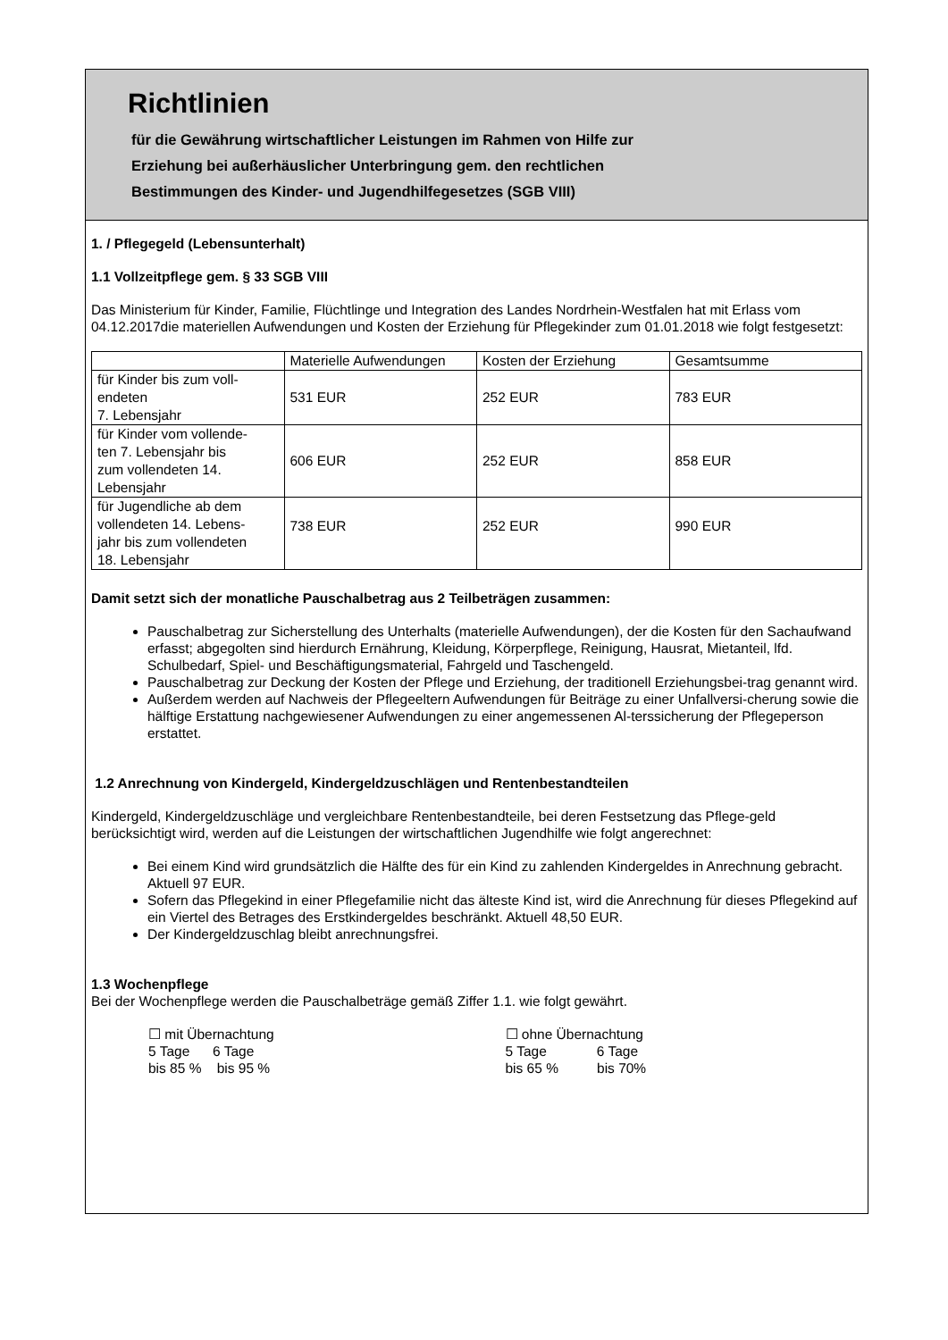Richtlinien
für die Gewährung wirtschaftlicher Leistungen im Rahmen von Hilfe zur
Erziehung bei außerhäuslicher Unterbringung gem. den rechtlichen
Bestimmungen des Kinder- und Jugendhilfegesetzes (SGB VIII)
1. / Pflegegeld (Lebensunterhalt)
1.1 Vollzeitpflege gem. § 33 SGB VIII
Das Ministerium für Kinder, Familie, Flüchtlinge und Integration des Landes Nordrhein-Westfalen hat mit Erlass vom 04.12.2017die materiellen Aufwendungen und Kosten der Erziehung für Pflegekinder zum 01.01.2018 wie folgt festgesetzt:
| | Materielle Aufwendungen | Kosten der Erziehung | Gesamtsumme |
| für Kinder bis zum voll- endeten 7. Lebensjahr | 531 EUR | 252 EUR | 783 EUR |
| für Kinder vom vollende- ten 7. Lebensjahr bis zum vollendeten 14. Lebensjahr | 606 EUR | 252 EUR | 858 EUR |
| für Jugendliche ab dem vollendeten 14. Lebens- jahr bis zum vollendeten 18. Lebensjahr | 738 EUR | 252 EUR | 990 EUR |
Damit setzt sich der monatliche Pauschalbetrag aus 2 Teilbeträgen zusammen:
Pauschalbetrag zur Sicherstellung des Unterhalts (materielle Aufwendungen), der die Kosten für den Sachaufwand erfasst; abgegolten sind hierdurch Ernährung, Kleidung, Körperpflege, Reinigung, Hausrat, Mietanteil, lfd. Schulbedarf, Spiel- und Beschäftigungsmaterial, Fahrgeld und Taschengeld.
Pauschalbetrag zur Deckung der Kosten der Pflege und Erziehung, der traditionell Erziehungsbei-trag genannt wird.
Außerdem werden auf Nachweis der Pflegeeltern Aufwendungen für Beiträge zu einer Unfallversi-cherung sowie die hälftige Erstattung nachgewiesener Aufwendungen zu einer angemessenen Al-terssicherung der Pflegeperson erstattet.
1.2 Anrechnung von Kindergeld, Kindergeldzuschlägen und Rentenbestandteilen
Kindergeld, Kindergeldzuschläge und vergleichbare Rentenbestandteile, bei deren Festsetzung das Pflege-geld berücksichtigt wird, werden auf die Leistungen der wirtschaftlichen Jugendhilfe wie folgt angerechnet:
Bei einem Kind wird grundsätzlich die Hälfte des für ein Kind zu zahlenden Kindergeldes in Anrechnung gebracht. Aktuell 97 EUR.
Sofern das Pflegekind in einer Pflegefamilie nicht das älteste Kind ist, wird die Anrechnung für dieses Pflegekind auf ein Viertel des Betrages des Erstkindergeldes beschränkt. Aktuell 48,50 EUR.
Der Kindergeldzuschlag bleibt anrechnungsfrei.
1.3 Wochenpflege
Bei der Wochenpflege werden die Pauschalbeträge gemäß Ziffer 1.1. wie folgt gewährt.
☐ mit Übernachtung
5 Tage 6 Tage
bis 85 % bis 95 %
☐ ohne Übernachtung
5 Tage 6 Tage
bis 65 % bis 70%